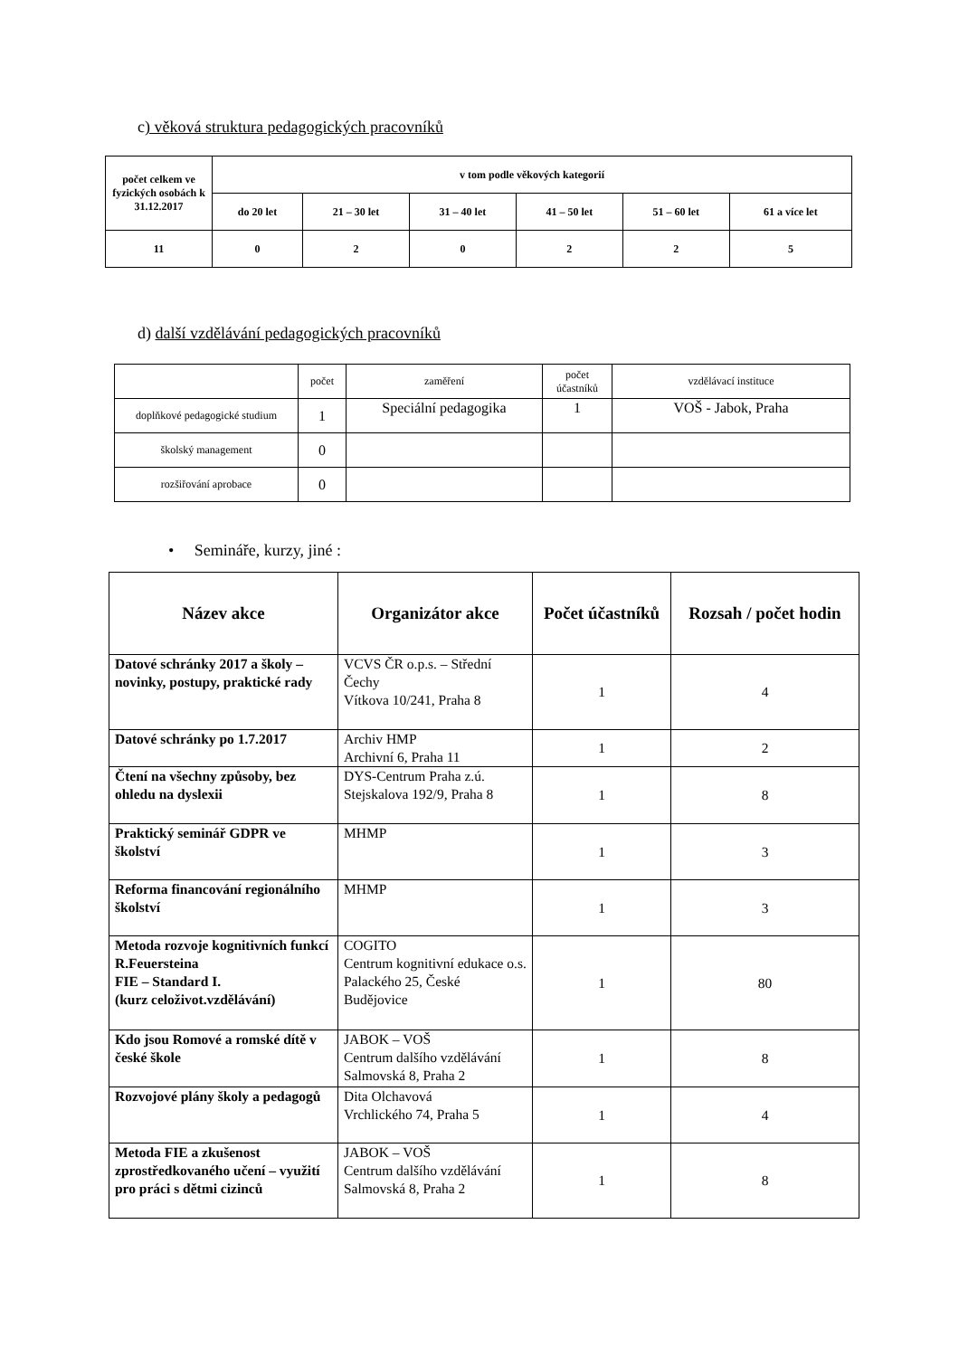c) věková struktura pedagogických pracovníků
| počet celkem ve fyzických osobách k 31.12.2017 | v tom podle věkových kategorií | | | | | |
| --- | --- | --- | --- | --- | --- | --- |
| | do 20 let | 21 – 30 let | 31 – 40 let | 41 – 50 let | 51 – 60 let | 61 a více let |
| 11 | 0 | 2 | 0 | 2 | 2 | 5 |
d) další vzdělávání pedagogických pracovníků
| | počet | zaměření | počet účastníků | vzdělávací instituce |
| doplňkové pedagogické studium | 1 | Speciální pedagogika | 1 | VOŠ - Jabok, Praha |
| školský management | 0 | | | |
| rozšiřování aprobace | 0 | | | |
• Semináře, kurzy, jiné :
| Název akce | Organizátor akce | Počet účastníků | Rozsah / počet hodin |
| --- | --- | --- | --- |
| Datové schránky 2017 a školy – novinky, postupy, praktické rady | VCVS ČR o.p.s. – Střední Čechy Vítkova 10/241, Praha 8 | 1 | 4 |
| Datové schránky po 1.7.2017 | Archiv HMP Archivní 6, Praha 11 | 1 | 2 |
| Čtení na všechny způsoby, bez ohledu na dyslexii | DYS-Centrum Praha z.ú. Stejskalova 192/9, Praha 8 | 1 | 8 |
| Praktický seminář GDPR ve školství | MHMP | 1 | 3 |
| Reforma financování regionálního školství | MHMP | 1 | 3 |
| Metoda rozvoje kognitivních funkcí R.Feuersteina FIE – Standard I. (kurz celoživot.vzdělávání) | COGITO Centrum kognitivní edukace o.s. Palackého 25, České Budějovice | 1 | 80 |
| Kdo jsou Romové a romské dítě v české škole | JABOK – VOŠ Centrum dalšího vzdělávání Salmovská 8, Praha 2 | 1 | 8 |
| Rozvojové plány školy a pedagogů | Dita Olchavová Vrchlického 74, Praha 5 | 1 | 4 |
| Metoda FIE a zkušenost zprostředkovaného učení – využití pro práci s dětmi cizinců | JABOK – VOŠ Centrum dalšího vzdělávání Salmovská 8, Praha 2 | 1 | 8 |